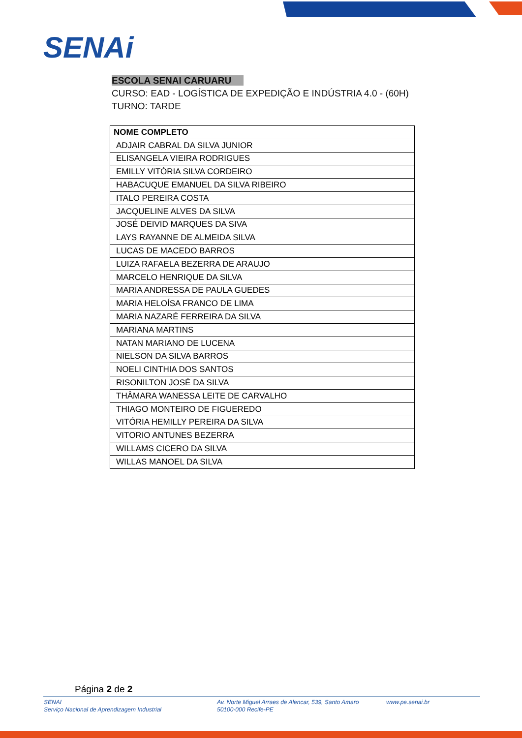SENAi
ESCOLA SENAI CARUARU
CURSO: EAD - LOGÍSTICA DE EXPEDIÇÃO E INDÚSTRIA 4.0 - (60H)
TURNO: TARDE
| NOME COMPLETO |
| --- |
| ADJAIR CABRAL DA SILVA JUNIOR |
| ELISANGELA VIEIRA RODRIGUES |
| EMILLY VITÓRIA SILVA CORDEIRO |
| HABACUQUE EMANUEL DA SILVA RIBEIRO |
| ITALO PEREIRA COSTA |
| JACQUELINE ALVES DA SILVA |
| JOSÉ DEIVID MARQUES DA SIVA |
| LAYS RAYANNE DE ALMEIDA SILVA |
| LUCAS DE MACEDO BARROS |
| LUIZA RAFAELA BEZERRA DE ARAUJO |
| MARCELO HENRIQUE DA SILVA |
| MARIA ANDRESSA DE PAULA GUEDES |
| MARIA HELOÍSA FRANCO DE LIMA |
| MARIA NAZARÉ FERREIRA DA SILVA |
| MARIANA MARTINS |
| NATAN MARIANO DE LUCENA |
| NIELSON DA SILVA BARROS |
| NOELI CINTHIA DOS SANTOS |
| RISONILTON JOSÉ DA SILVA |
| THÂMARA WANESSA LEITE DE CARVALHO |
| THIAGO MONTEIRO DE FIGUEREDO |
| VITÓRIA HEMILLY PEREIRA DA SILVA |
| VITORIO ANTUNES BEZERRA |
| WILLAMS CICERO DA SILVA |
| WILLAS MANOEL DA SILVA |
Página 2 de 2
SENAI
Serviço Nacional de Aprendizagem Industrial
Av. Norte Miguel Arraes de Alencar, 539, Santo Amaro
50100-000 Recife-PE
www.pe.senai.br